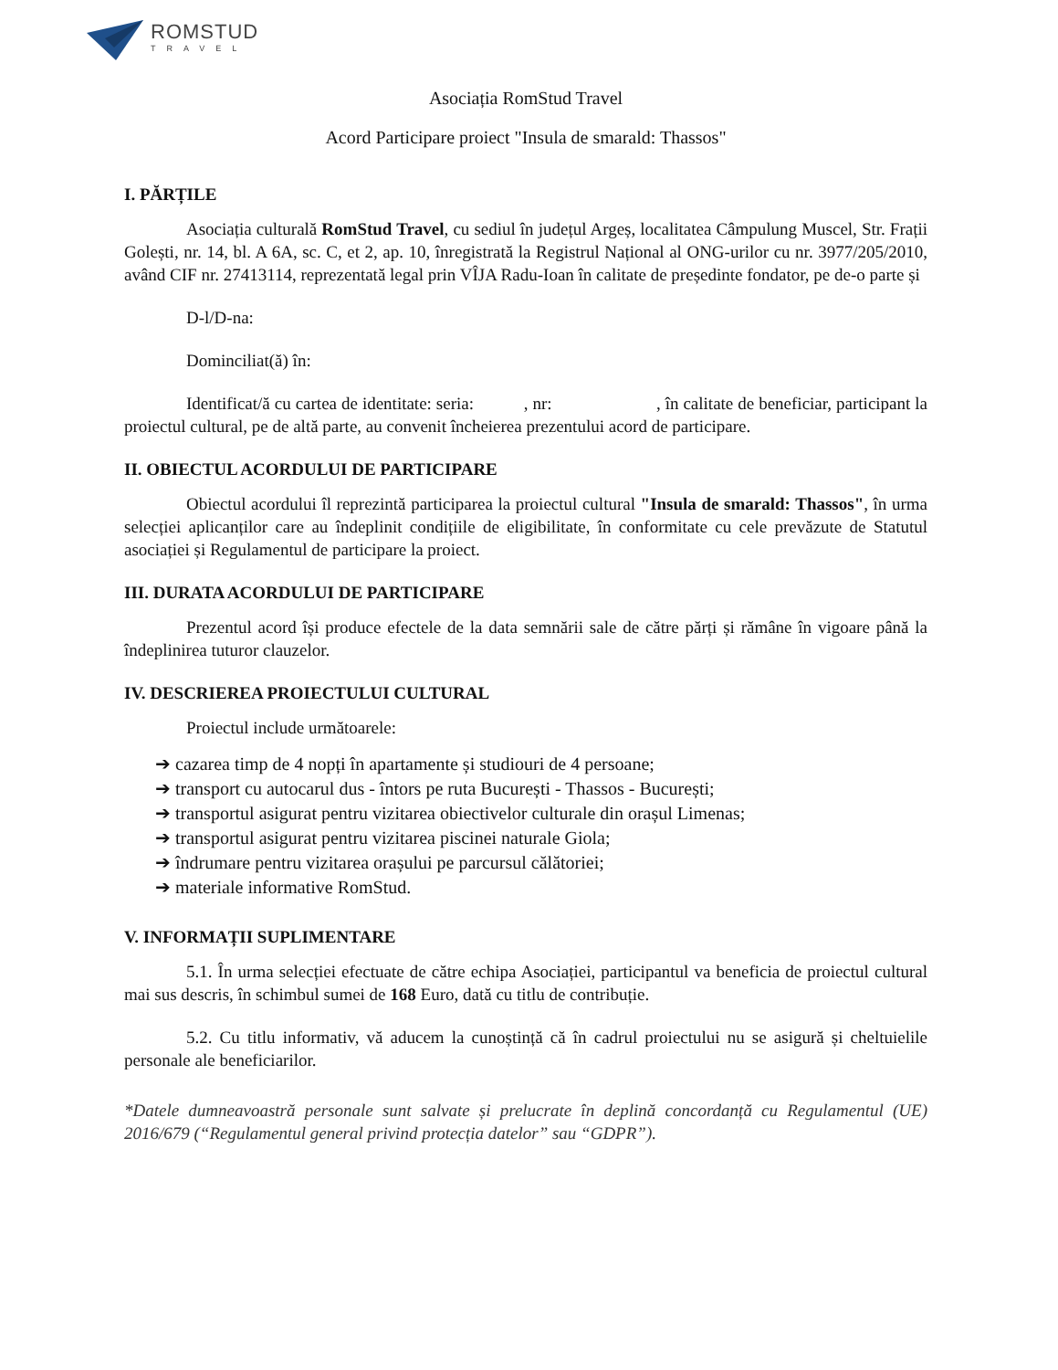ROMSTUD
TRAVEL
Asociația RomStud Travel
Acord Participare proiect "Insula de smarald: Thassos"
I. PĂRȚILE
Asociația culturală RomStud Travel, cu sediul în județul Argeș, localitatea Câmpulung Muscel, Str. Frații Golești, nr. 14, bl. A 6A, sc. C, et 2, ap. 10, înregistrată la Registrul Național al ONG-urilor cu nr. 3977/205/2010, având CIF nr. 27413114, reprezentată legal prin VÎJA Radu-Ioan în calitate de președinte fondator, pe de-o parte și
D-l/D-na:
Dominciliat(ă) în:
Identificat/ă cu cartea de identitate: seria: , nr: , în calitate de beneficiar, participant la proiectul cultural, pe de altă parte, au convenit încheierea prezentului acord de participare.
II. OBIECTUL ACORDULUI DE PARTICIPARE
Obiectul acordului îl reprezintă participarea la proiectul cultural "Insula de smarald: Thassos", în urma selecției aplicanților care au îndeplinit condițiile de eligibilitate, în conformitate cu cele prevăzute de Statutul asociației și Regulamentul de participare la proiect.
III. DURATA ACORDULUI DE PARTICIPARE
Prezentul acord își produce efectele de la data semnării sale de către părți și rămâne în vigoare până la îndeplinirea tuturor clauzelor.
IV. DESCRIEREA PROIECTULUI CULTURAL
Proiectul include următoarele:
➔ cazarea timp de 4 nopți în apartamente și studiouri de 4 persoane;
➔ transport cu autocarul dus - întors pe ruta București - Thassos - București;
➔ transportul asigurat pentru vizitarea obiectivelor culturale din orașul Limenas;
➔ transportul asigurat pentru vizitarea piscinei naturale Giola;
➔ îndrumare pentru vizitarea orașului pe parcursul călătoriei;
➔ materiale informative RomStud.
V. INFORMAȚII SUPLIMENTARE
5.1. În urma selecției efectuate de către echipa Asociației, participantul va beneficia de proiectul cultural mai sus descris, în schimbul sumei de 168 Euro, dată cu titlu de contribuție.
5.2. Cu titlu informativ, vă aducem la cunoștință că în cadrul proiectului nu se asigură și cheltuielile personale ale beneficiarilor.
*Datele dumneavoastră personale sunt salvate și prelucrate în deplină concordanță cu Regulamentul (UE) 2016/679 (“Regulamentul general privind protecția datelor” sau “GDPR”).